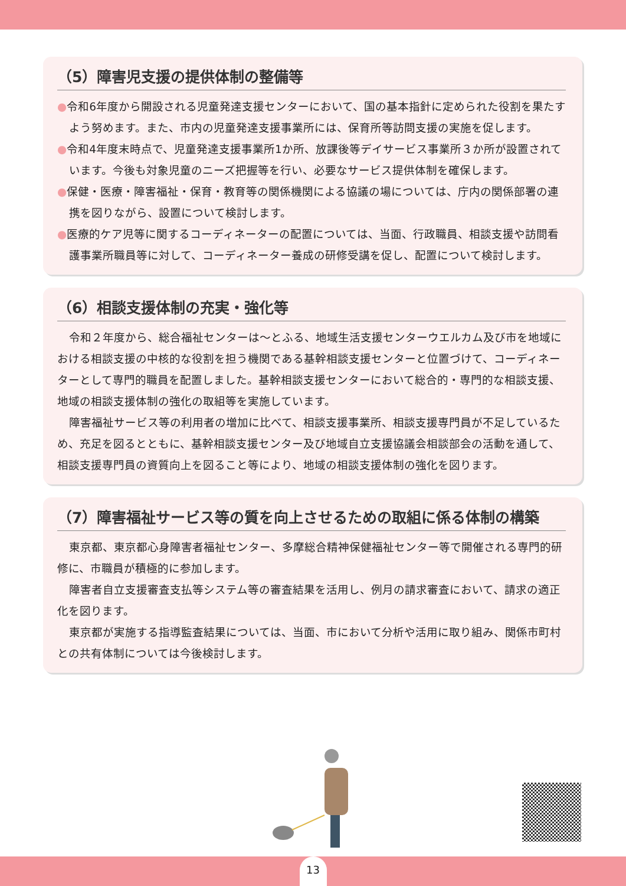（5）障害児支援の提供体制の整備等
●令和6年度から開設される児童発達支援センターにおいて、国の基本指針に定められた役割を果たすよう努めます。また、市内の児童発達支援事業所には、保育所等訪問支援の実施を促します。
●令和4年度末時点で、児童発達支援事業所1か所、放課後等デイサービス事業所３か所が設置されています。今後も対象児童のニーズ把握等を行い、必要なサービス提供体制を確保します。
●保健・医療・障害福祉・保育・教育等の関係機関による協議の場については、庁内の関係部署の連携を図りながら、設置について検討します。
●医療的ケア児等に関するコーディネーターの配置については、当面、行政職員、相談支援や訪問看護事業所職員等に対して、コーディネーター養成の研修受講を促し、配置について検討します。
（6）相談支援体制の充実・強化等
令和２年度から、総合福祉センターは～とふる、地域生活支援センターウエルカム及び市を地域における相談支援の中核的な役割を担う機関である基幹相談支援センターと位置づけて、コーディネーターとして専門的職員を配置しました。基幹相談支援センターにおいて総合的・専門的な相談支援、地域の相談支援体制の強化の取組等を実施しています。
障害福祉サービス等の利用者の増加に比べて、相談支援事業所、相談支援専門員が不足しているため、充足を図るとともに、基幹相談支援センター及び地域自立支援協議会相談部会の活動を通して、相談支援専門員の資質向上を図ること等により、地域の相談支援体制の強化を図ります。
（7）障害福祉サービス等の質を向上させるための取組に係る体制の構築
東京都、東京都心身障害者福祉センター、多摩総合精神保健福祉センター等で開催される専門的研修に、市職員が積極的に参加します。
障害者自立支援審査支払等システム等の審査結果を活用し、例月の請求審査において、請求の適正化を図ります。
東京都が実施する指導監査結果については、当面、市において分析や活用に取り組み、関係市町村との共有体制については今後検討します。
13